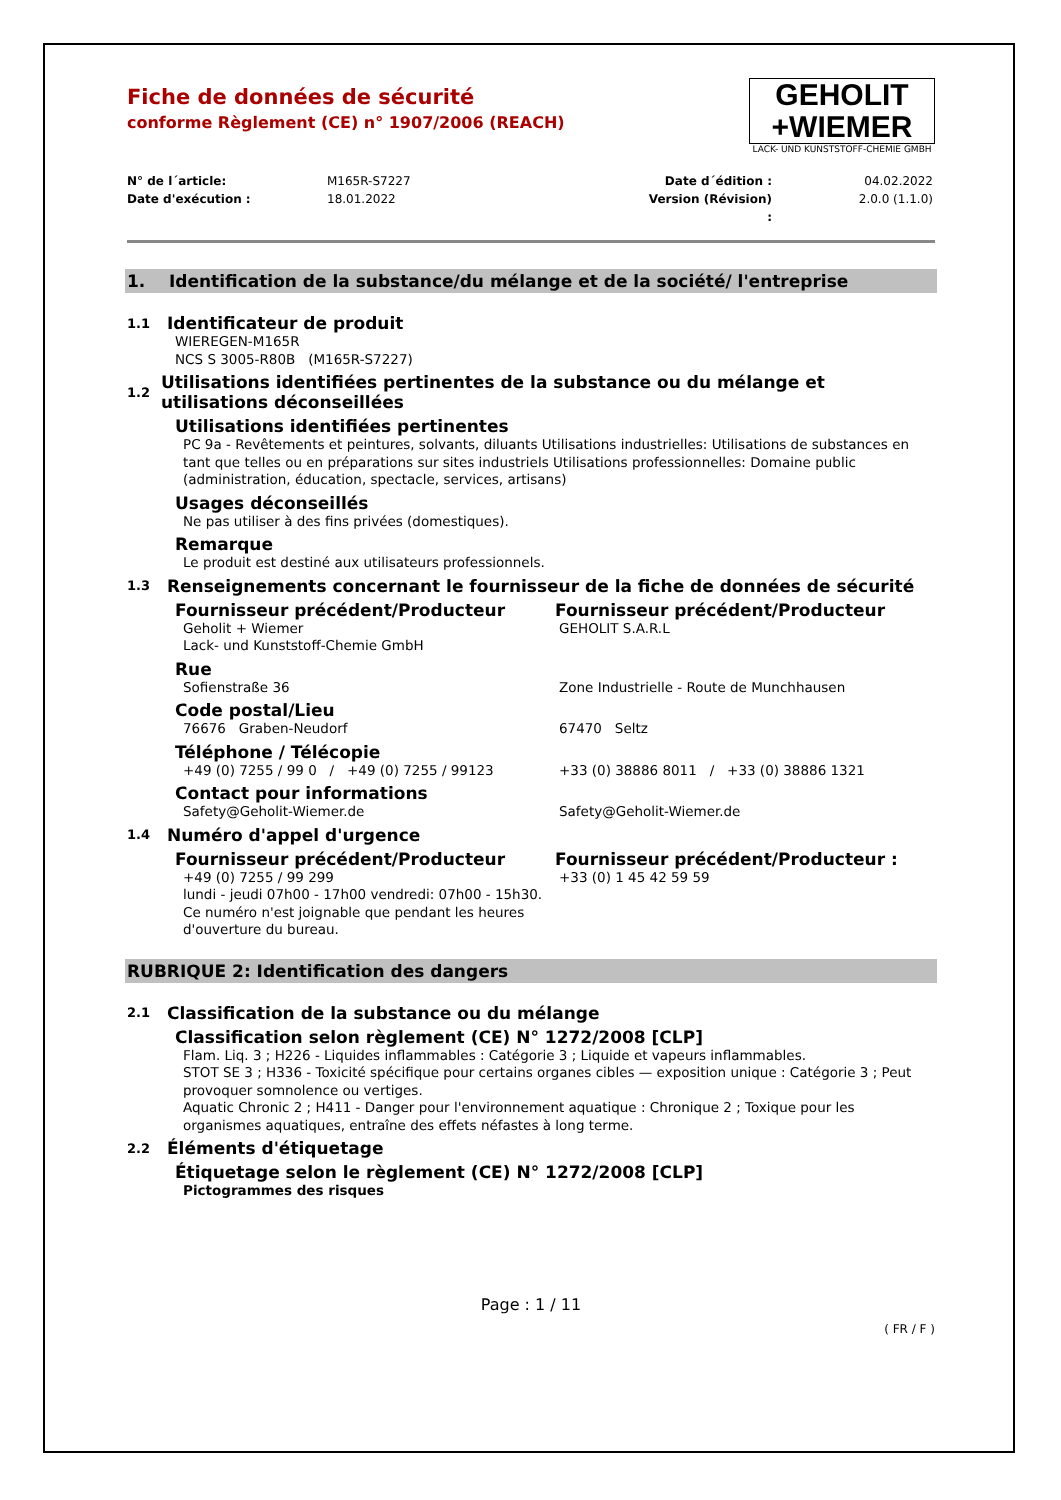Fiche de données de sécurité
conforme Règlement (CE) n° 1907/2006 (REACH)
GEHOLIT
+WIEMER
LACK- UND KUNSTSTOFF-CHEMIE GMBH
N° de l´article:
Date d'exécution :
M165R-S7227
18.01.2022
Date d´édition :
Version (Révision) :
04.02.2022
2.0.0 (1.1.0)
1. Identification de la substance/du mélange et de la société/ l'entreprise
1.1 Identificateur de produit
WIEREGEN-M165R
NCS S 3005-R80B (M165R-S7227)
1.2 Utilisations identifiées pertinentes de la substance ou du mélange et utilisations déconseillées
Utilisations identifiées pertinentes
PC 9a - Revêtements et peintures, solvants, diluants Utilisations industrielles: Utilisations de substances en tant que telles ou en préparations sur sites industriels Utilisations professionnelles: Domaine public (administration, éducation, spectacle, services, artisans)
Usages déconseillés
Ne pas utiliser à des fins privées (domestiques).
Remarque
Le produit est destiné aux utilisateurs professionnels.
1.3 Renseignements concernant le fournisseur de la fiche de données de sécurité
Fournisseur précédent/Producteur Fournisseur précédent/Producteur
Geholit + Wiemer
Lack- und Kunststoff-Chemie GmbH
GEHOLIT S.A.R.L
Rue
Sofienstraße 36 Zone Industrielle - Route de Munchhausen
Code postal/Lieu
76676 Graben-Neudorf 67470 Seltz
Téléphone / Télécopie
+49 (0) 7255 / 99 0 / +49 (0) 7255 / 99123 +33 (0) 38886 8011 / +33 (0) 38886 1321
Contact pour informations
Safety@Geholit-Wiemer.de Safety@Geholit-Wiemer.de
1.4 Numéro d'appel d'urgence
Fournisseur précédent/Producteur Fournisseur précédent/Producteur :
+49 (0) 7255 / 99 299
lundi - jeudi 07h00 - 17h00 vendredi: 07h00 - 15h30. Ce numéro n'est joignable que pendant les heures d'ouverture du bureau.
+33 (0) 1 45 42 59 59
RUBRIQUE 2: Identification des dangers
2.1 Classification de la substance ou du mélange
Classification selon règlement (CE) N° 1272/2008 [CLP]
Flam. Liq. 3 ; H226 - Liquides inflammables : Catégorie 3 ; Liquide et vapeurs inflammables.
STOT SE 3 ; H336 - Toxicité spécifique pour certains organes cibles — exposition unique : Catégorie 3 ; Peut provoquer somnolence ou vertiges.
Aquatic Chronic 2 ; H411 - Danger pour l'environnement aquatique : Chronique 2 ; Toxique pour les organismes aquatiques, entraîne des effets néfastes à long terme.
2.2 Éléments d'étiquetage
Étiquetage selon le règlement (CE) N° 1272/2008 [CLP]
Pictogrammes des risques
Page : 1 / 11
( FR / F )